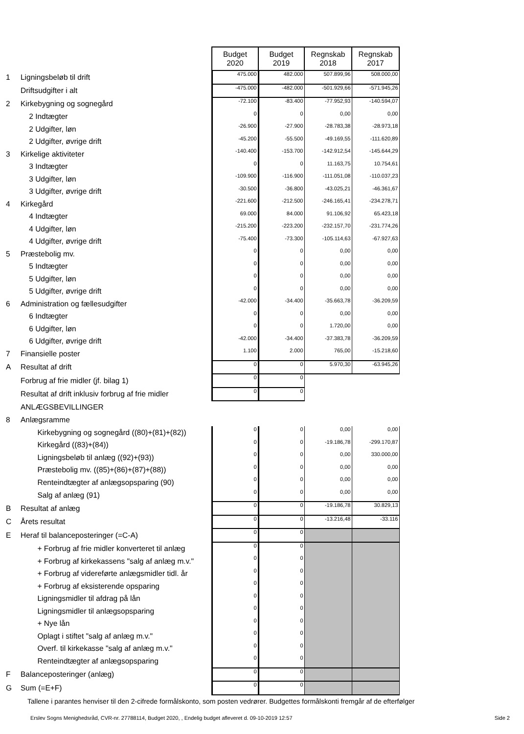| | | Budget 2020 | Budget 2019 | Regnskab 2018 | Regnskab 2017 |
| 1 | Ligningsbeløb til drift | 475.000 | 482.000 | 507.899,96 | 508.000,00 |
| | Driftsudgifter i alt | -475.000 | -482.000 | -501.929,66 | -571.945,26 |
| 2 | Kirkebygning og sognegård | -72.100 | -83.400 | -77.952,93 | -140.594,07 |
| | 2 Indtægter | 0 | 0 | 0,00 | 0,00 |
| | 2 Udgifter, løn | -26.900 | -27.900 | -28.783,38 | -28.973,18 |
| | 2 Udgifter, øvrige drift | -45.200 | -55.500 | -49.169,55 | -111.620,89 |
| 3 | Kirkelige aktiviteter | -140.400 | -153.700 | -142.912,54 | -145.644,29 |
| | 3 Indtægter | 0 | 0 | 11.163,75 | 10.754,61 |
| | 3 Udgifter, løn | -109.900 | -116.900 | -111.051,08 | -110.037,23 |
| | 3 Udgifter, øvrige drift | -30.500 | -36.800 | -43.025,21 | -46.361,67 |
| 4 | Kirkegård | -221.600 | -212.500 | -246.165,41 | -234.278,71 |
| | 4 Indtægter | 69.000 | 84.000 | 91.106,92 | 65.423,18 |
| | 4 Udgifter, løn | -215.200 | -223.200 | -232.157,70 | -231.774,26 |
| | 4 Udgifter, øvrige drift | -75.400 | -73.300 | -105.114,63 | -67.927,63 |
| 5 | Præstebolig mv. | 0 | 0 | 0,00 | 0,00 |
| | 5 Indtægter | 0 | 0 | 0,00 | 0,00 |
| | 5 Udgifter, løn | 0 | 0 | 0,00 | 0,00 |
| | 5 Udgifter, øvrige drift | 0 | 0 | 0,00 | 0,00 |
| 6 | Administration og fællesudgifter | -42.000 | -34.400 | -35.663,78 | -36.209,59 |
| | 6 Indtægter | 0 | 0 | 0,00 | 0,00 |
| | 6 Udgifter, løn | 0 | 0 | 1.720,00 | 0,00 |
| | 6 Udgifter, øvrige drift | -42.000 | -34.400 | -37.383,78 | -36.209,59 |
| 7 | Finansielle poster | 1.100 | 2.000 | 765,00 | -15.218,60 |
| A | Resultat af drift | 0 | 0 | 5.970,30 | -63.945,26 |
| | Forbrug af frie midler (jf. bilag 1) | 0 | 0 | | |
| | Resultat af drift inklusiv forbrug af frie midler | 0 | 0 | | |
| | ANLÆGSBEVILLINGER | | | | |
| 8 | Anlægsramme | | | | |
| | Kirkebygning og sognegård ((80)+(81)+(82)) | 0 | 0 | 0,00 | 0,00 |
| | Kirkegård ((83)+(84)) | 0 | 0 | -19.186,78 | -299.170,87 |
| | Ligningsbeløb til anlæg ((92)+(93)) | 0 | 0 | 0,00 | 330.000,00 |
| | Præstebolig mv. ((85)+(86)+(87)+(88)) | 0 | 0 | 0,00 | 0,00 |
| | Renteindtægter af anlægsopsparing (90) | 0 | 0 | 0,00 | 0,00 |
| | Salg af anlæg (91) | 0 | 0 | 0,00 | 0,00 |
| B | Resultat af anlæg | 0 | 0 | -19.186,78 | 30.829,13 |
| C | Årets resultat | 0 | 0 | -13.216,48 | -33.116 |
| E | Heraf til balanceposteringer (=C-A) | 0 | 0 | | |
| | + Forbrug af frie midler konverteret til anlæg | 0 | 0 | | |
| | + Forbrug af kirkekassens "salg af anlæg m.v." | 0 | 0 | | |
| | + Forbrug af videreførte anlægsmidler tidl. år | 0 | 0 | | |
| | + Forbrug af eksisterende opsparing | 0 | 0 | | |
| | Ligningsmidler til afdrag på lån | 0 | 0 | | |
| | Ligningsmidler til anlægsopsparing | 0 | 0 | | |
| | + Nye lån | 0 | 0 | | |
| | Oplagt i stiftet "salg af anlæg m.v." | 0 | 0 | | |
| | Overf. til kirkekasse "salg af anlæg m.v." | 0 | 0 | | |
| | Renteindtægter af anlægsopsparing | 0 | 0 | | |
| F | Balanceposteringer (anlæg) | 0 | 0 | | |
| G | Sum (=E+F) | 0 | 0 | | |
Tallene i parantes henviser til den 2-cifrede formålskonto, som posten vedrører. Budgettes formålskonti fremgår af de efterfølger
Erslev Sogns Menighedsråd, CVR-nr. 27788114, Budget 2020, , Endelig budget afleveret d. 09-10-2019 12:57 Side 2